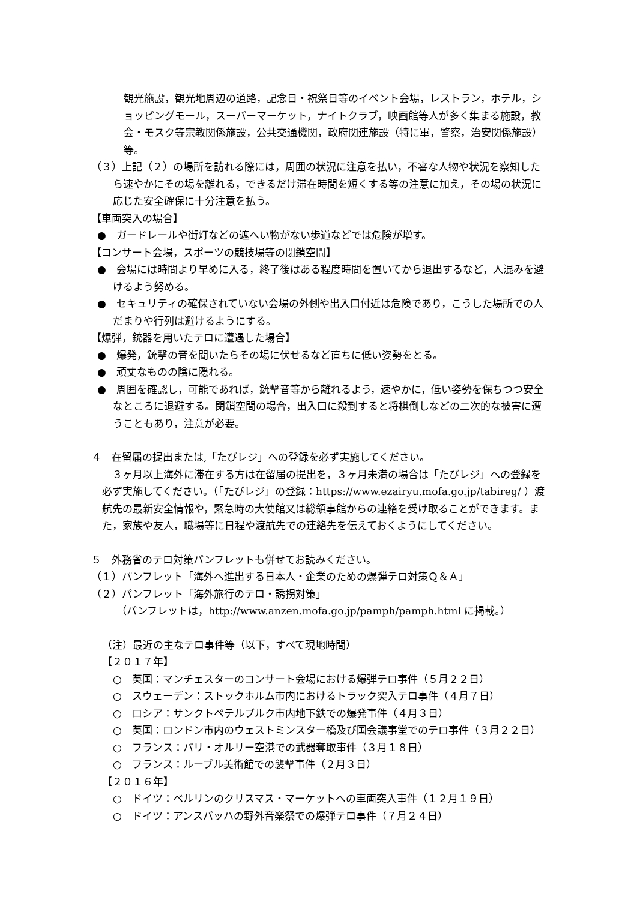観光施設，観光地周辺の道路，記念日・祝祭日等のイベント会場，レストラン，ホテル，ショッピングモール，スーパーマーケット，ナイトクラブ，映画館等人が多く集まる施設，教会・モスク等宗教関係施設，公共交通機関，政府関連施設（特に軍，警察，治安関係施設）等。
（３）上記（２）の場所を訪れる際には，周囲の状況に注意を払い，不審な人物や状況を察知したら速やかにその場を離れる，できるだけ滞在時間を短くする等の注意に加え，その場の状況に応じた安全確保に十分注意を払う。
【車両突入の場合】
●　ガードレールや街灯などの遮へい物がない歩道などでは危険が増す。
【コンサート会場，スポーツの競技場等の閉鎖空間】
●　会場には時間より早めに入る，終了後はある程度時間を置いてから退出するなど，人混みを避けるよう努める。
●　セキュリティの確保されていない会場の外側や出入口付近は危険であり，こうした場所での人だまりや行列は避けるようにする。
【爆弾，銃器を用いたテロに遭遇した場合】
●　爆発，銃撃の音を聞いたらその場に伏せるなど直ちに低い姿勢をとる。
●　頑丈なものの陰に隠れる。
●　周囲を確認し，可能であれば，銃撃音等から離れるよう，速やかに，低い姿勢を保ちつつ安全なところに退避する。閉鎖空間の場合，出入口に殺到すると将棋倒しなどの二次的な被害に遭うこともあり，注意が必要。
４　在留届の提出または,「たびレジ」への登録を必ず実施してください。
　３ヶ月以上海外に滞在する方は在留届の提出を，３ヶ月未満の場合は「たびレジ」への登録を必ず実施してください。（「たびレジ」の登録：https://www.ezairyu.mofa.go.jp/tabireg/ ）渡航先の最新安全情報や，緊急時の大使館又は総領事館からの連絡を受け取ることができます。また，家族や友人，職場等に日程や渡航先での連絡先を伝えておくようにしてください。
５　外務省のテロ対策パンフレットも併せてお読みください。
（１）パンフレット「海外へ進出する日本人・企業のための爆弾テロ対策Ｑ＆Ａ」
（２）パンフレット「海外旅行のテロ・誘拐対策」
（パンフレットは，http://www.anzen.mofa.go.jp/pamph/pamph.html に掲載。）
（注）最近の主なテロ事件等（以下，すべて現地時間）
【２０１７年】
○　英国：マンチェスターのコンサート会場における爆弾テロ事件（５月２２日）
○　スウェーデン：ストックホルム市内におけるトラック突入テロ事件（４月７日）
○　ロシア：サンクトペテルブルク市内地下鉄での爆発事件（４月３日）
○　英国：ロンドン市内のウェストミンスター橋及び国会議事堂でのテロ事件（３月２２日）
○　フランス：パリ・オルリー空港での武器奪取事件（３月１８日）
○　フランス：ルーブル美術館での襲撃事件（２月３日）
【２０１６年】
○　ドイツ：ベルリンのクリスマス・マーケットへの車両突入事件（１２月１９日）
○　ドイツ：アンスバッハの野外音楽祭での爆弾テロ事件（７月２４日）